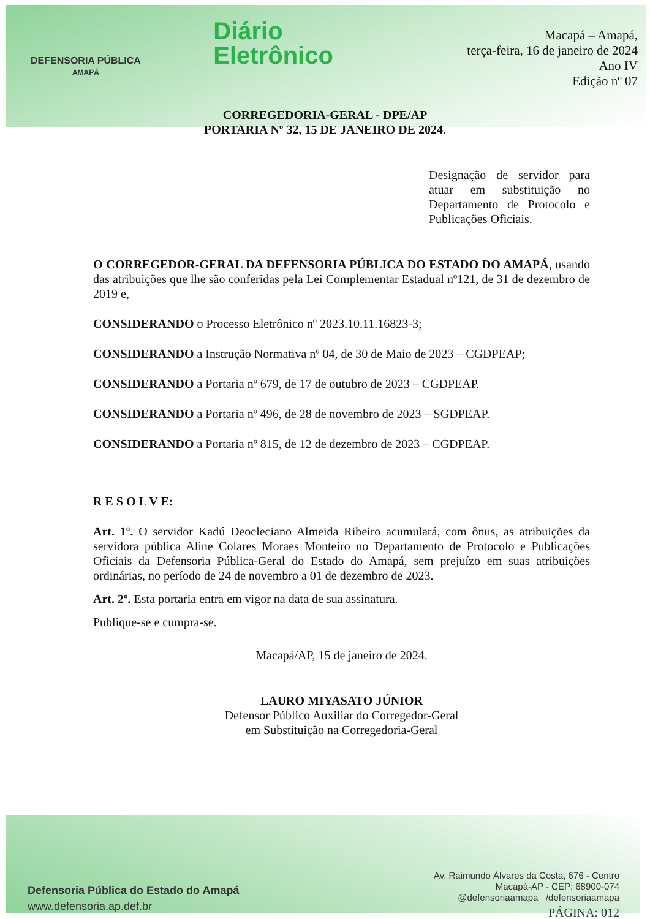DEFENSORIA PÚBLICA
AMAPÁ
Diário
Eletrônico
Macapá – Amapá,
terça-feira, 16 de janeiro de 2024
Ano IV
Edição nº 07
CORREGEDORIA-GERAL - DPE/AP
PORTARIA Nº 32, 15 DE JANEIRO DE 2024.
Designação de servidor para atuar em substituição no Departamento de Protocolo e Publicações Oficiais.
O CORREGEDOR-GERAL DA DEFENSORIA PÚBLICA DO ESTADO DO AMAPÁ, usando das atribuições que lhe são conferidas pela Lei Complementar Estadual nº121, de 31 de dezembro de 2019 e,
CONSIDERANDO o Processo Eletrônico nº 2023.10.11.16823-3;
CONSIDERANDO a Instrução Normativa nº 04, de 30 de Maio de 2023 – CGDPEAP;
CONSIDERANDO a Portaria nº 679, de 17 de outubro de 2023 – CGDPEAP.
CONSIDERANDO a Portaria nº 496, de 28 de novembro de 2023 – SGDPEAP.
CONSIDERANDO a Portaria nº 815, de 12 de dezembro de 2023 – CGDPEAP.
R E S O L V E:
Art. 1º. O servidor Kadú Deocleciano Almeida Ribeiro acumulará, com ônus, as atribuições da servidora pública Aline Colares Moraes Monteiro no Departamento de Protocolo e Publicações Oficiais da Defensoria Pública-Geral do Estado do Amapá, sem prejuízo em suas atribuições ordinárias, no período de 24 de novembro a 01 de dezembro de 2023.
Art. 2º. Esta portaria entra em vigor na data de sua assinatura.
Publique-se e cumpra-se.
Macapá/AP, 15 de janeiro de 2024.
LAURO MIYASATO JÚNIOR
Defensor Público Auxiliar do Corregedor-Geral
em Substituição na Corregedoria-Geral
Defensoria Pública do Estado do Amapá
www.defensoria.ap.def.br
Av. Raimundo Álvares da Costa, 676 - Centro
Macapá-AP - CEP: 68900-074
@defensoriaamapa /defensoriaamapa
PÁGINA: 012